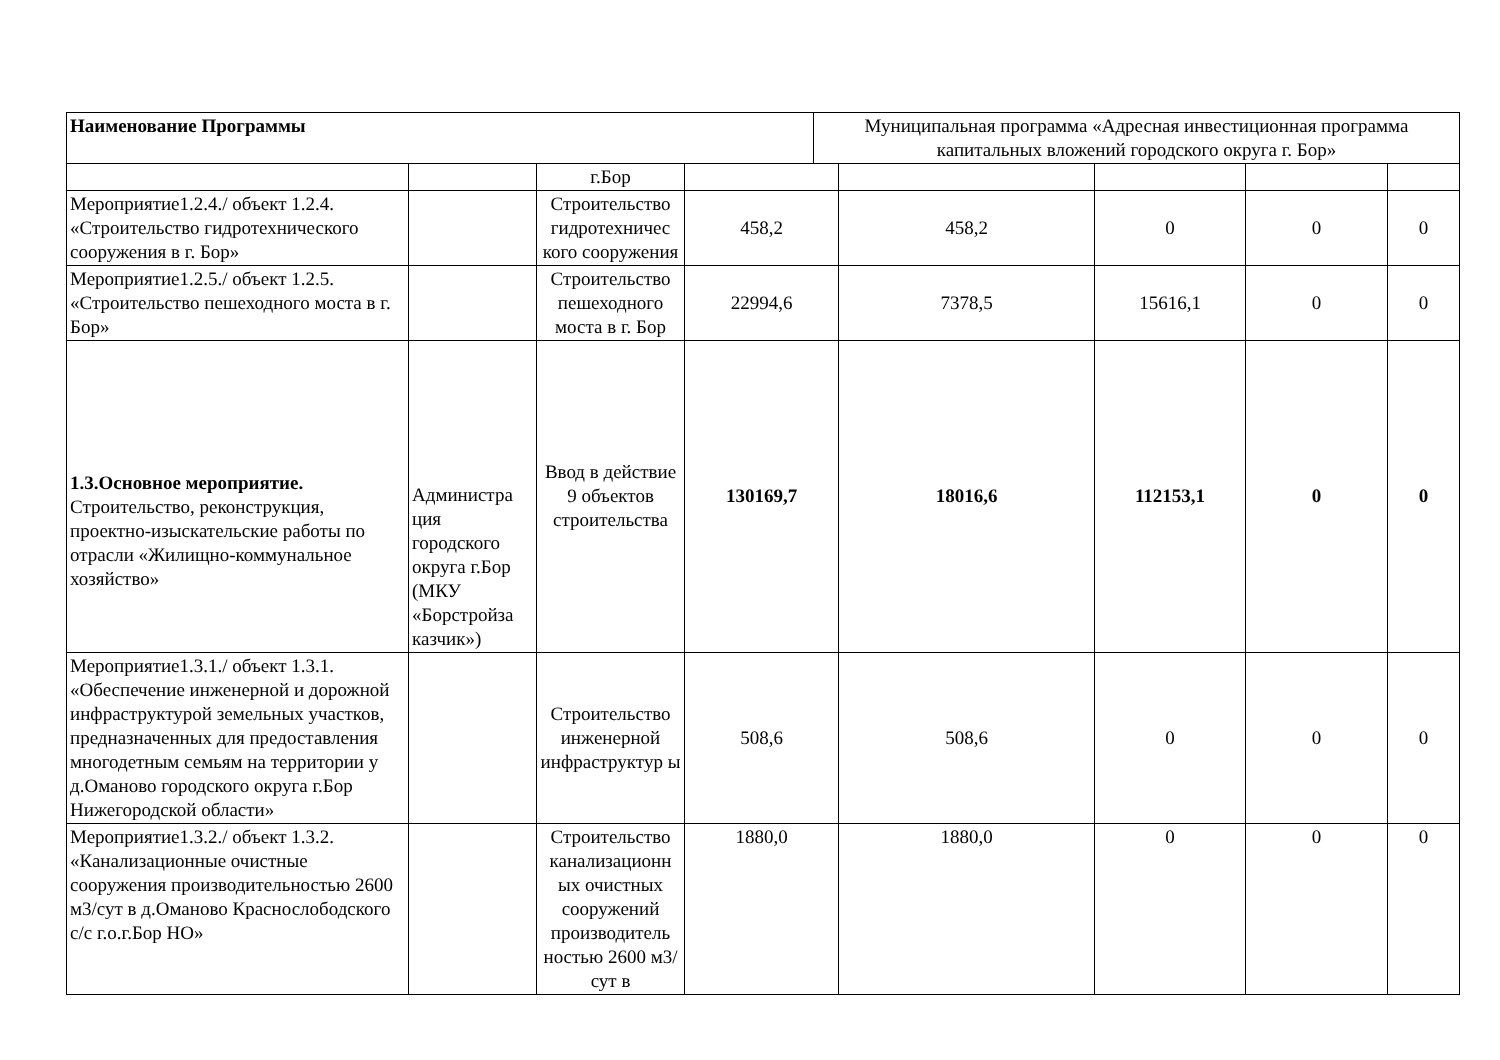| Наименование Программы | Муниципальная программа «Адресная инвестиционная программа капитальных вложений городского округа г. Бор» |
| | | г.Бор | | | | | |
| Мероприятие1.2.4./ объект 1.2.4. «Строительство гидротехнического сооружения в г. Бор» | | Строительство гидротехничес кого сооружения | 458,2 | 458,2 | 0 | 0 | 0 |
| Мероприятие1.2.5./ объект 1.2.5. «Строительство пешеходного моста в г. Бор» | | Строительство пешеходного моста в г. Бор | 22994,6 | 7378,5 | 15616,1 | 0 | 0 |
| 1.3.Основное мероприятие. Строительство, реконструкция, проектно-изыскательские работы по отрасли «Жилищно-коммунальное хозяйство» | Администра ция городского округа г.Бор (МКУ «Борстройза казчик») | Ввод в действие 9 объектов строительства | 130169,7 | 18016,6 | 112153,1 | 0 | 0 |
| Мероприятие1.3.1./ объект 1.3.1. «Обеспечение инженерной и дорожной инфраструктурой земельных участков, предназначенных для предоставления многодетным семьям на территории у д.Оманово городского округа г.Бор Нижегородской области» | | Строительство инженерной инфраструктур ы | 508,6 | 508,6 | 0 | 0 | 0 |
| Мероприятие1.3.2./ объект 1.3.2. «Канализационные очистные сооружения производительностью 2600 м3/сут в д.Оманово Краснослободского с/с г.о.г.Бор НО» | | Строительство канализационн ых очистных сооружений производитель ностью 2600 м3/сут в | 1880,0 | 1880,0 | 0 | 0 | 0 |